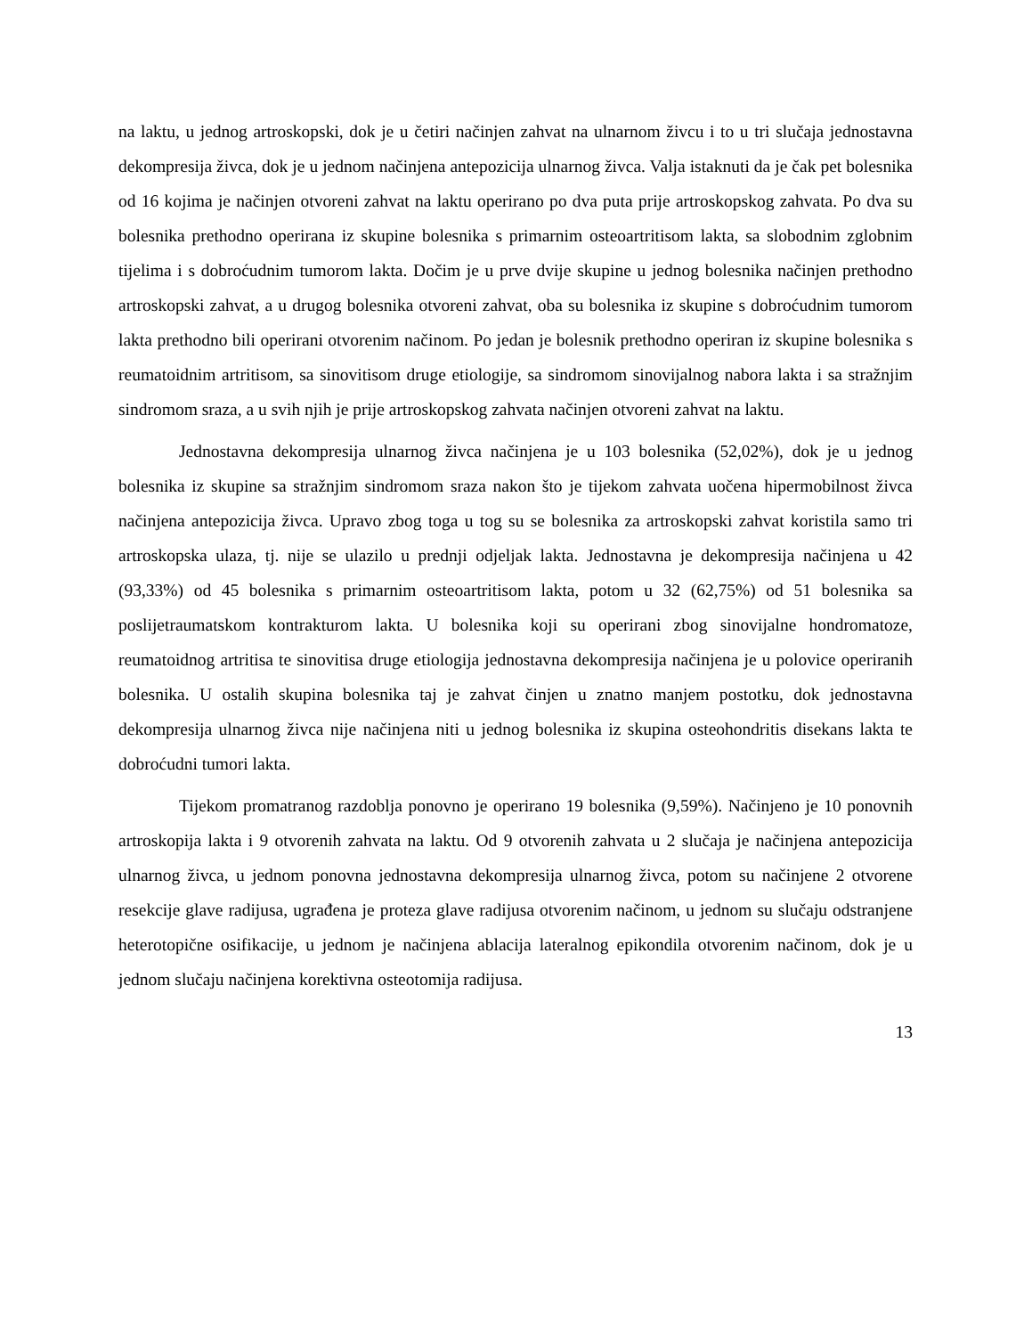na laktu, u jednog artroskopski, dok je u četiri načinjen zahvat na ulnarnom živcu i to u tri slučaja jednostavna dekompresija živca, dok je u jednom načinjena antepozicija ulnarnog živca. Valja istaknuti da je čak pet bolesnika od 16 kojima je načinjen otvoreni zahvat na laktu operirano po dva puta prije artroskopskog zahvata. Po dva su bolesnika prethodno operirana iz skupine bolesnika s primarnim osteoartritisom lakta, sa slobodnim zglobnim tijelima i s dobroćudnim tumorom lakta. Dočim je u prve dvije skupine u jednog bolesnika načinjen prethodno artroskopski zahvat, a u drugog bolesnika otvoreni zahvat, oba su bolesnika iz skupine s dobroćudnim tumorom lakta prethodno bili operirani otvorenim načinom. Po jedan je bolesnik prethodno operiran iz skupine bolesnika s reumatoidnim artritisom, sa sinovitisom druge etiologije, sa sindromom sinovijalnog nabora lakta i sa stražnjim sindromom sraza, a u svih njih je prije artroskopskog zahvata načinjen otvoreni zahvat na laktu.
Jednostavna dekompresija ulnarnog živca načinjena je u 103 bolesnika (52,02%), dok je u jednog bolesnika iz skupine sa stražnjim sindromom sraza nakon što je tijekom zahvata uočena hipermobilnost živca načinjena antepozicija živca. Upravo zbog toga u tog su se bolesnika za artroskopski zahvat koristila samo tri artroskopska ulaza, tj. nije se ulazilo u prednji odjeljak lakta. Jednostavna je dekompresija načinjena u 42 (93,33%) od 45 bolesnika s primarnim osteoartritisom lakta, potom u 32 (62,75%) od 51 bolesnika sa poslijetraumatskom kontrakturom lakta. U bolesnika koji su operirani zbog sinovijalne hondromatoze, reumatoidnog artritisa te sinovitisa druge etiologija jednostavna dekompresija načinjena je u polovice operiranih bolesnika. U ostalih skupina bolesnika taj je zahvat činjen u znatno manjem postotku, dok jednostavna dekompresija ulnarnog živca nije načinjena niti u jednog bolesnika iz skupina osteohondritis disekans lakta te dobroćudni tumori lakta.
Tijekom promatranog razdoblja ponovno je operirano 19 bolesnika (9,59%). Načinjeno je 10 ponovnih artroskopija lakta i 9 otvorenih zahvata na laktu. Od 9 otvorenih zahvata u 2 slučaja je načinjena antepozicija ulnarnog živca, u jednom ponovna jednostavna dekompresija ulnarnog živca, potom su načinjene 2 otvorene resekcije glave radijusa, ugrađena je proteza glave radijusa otvorenim načinom, u jednom su slučaju odstranjene heterotopične osifikacije, u jednom je načinjena ablacija lateralnog epikondila otvorenim načinom, dok je u jednom slučaju načinjena korektivna osteotomija radijusa.
13